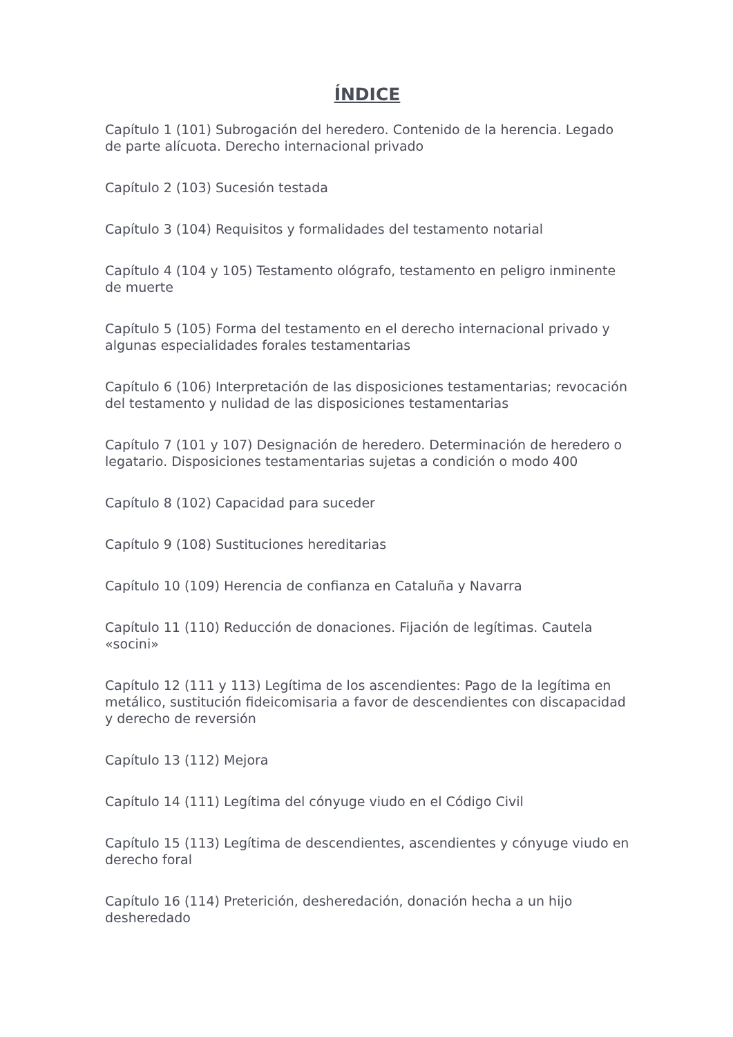ÍNDICE
Capítulo 1 (101) Subrogación del heredero. Contenido de la herencia. Legado de parte alícuota. Derecho internacional privado
Capítulo 2 (103) Sucesión testada
Capítulo 3 (104) Requisitos y formalidades del testamento notarial
Capítulo 4 (104 y 105) Testamento ológrafo, testamento en peligro inminente de muerte
Capítulo 5 (105) Forma del testamento en el derecho internacional privado y algunas especialidades forales testamentarias
Capítulo 6 (106) Interpretación de las disposiciones testamentarias; revocación del testamento y nulidad de las disposiciones testamentarias
Capítulo 7 (101 y 107) Designación de heredero. Determinación de heredero o legatario. Disposiciones testamentarias sujetas a condición o modo 400
Capítulo 8 (102) Capacidad para suceder
Capítulo 9 (108) Sustituciones hereditarias
Capítulo 10 (109) Herencia de confianza en Cataluña y Navarra
Capítulo 11 (110) Reducción de donaciones. Fijación de legítimas. Cautela «socini»
Capítulo 12 (111 y 113) Legítima de los ascendientes: Pago de la legítima en metálico, sustitución fideicomisaria a favor de descendientes con discapacidad y derecho de reversión
Capítulo 13 (112) Mejora
Capítulo 14 (111) Legítima del cónyuge viudo en el Código Civil
Capítulo 15 (113) Legítima de descendientes, ascendientes y cónyuge viudo en derecho foral
Capítulo 16 (114) Preterición, desheredación, donación hecha a un hijo desheredado